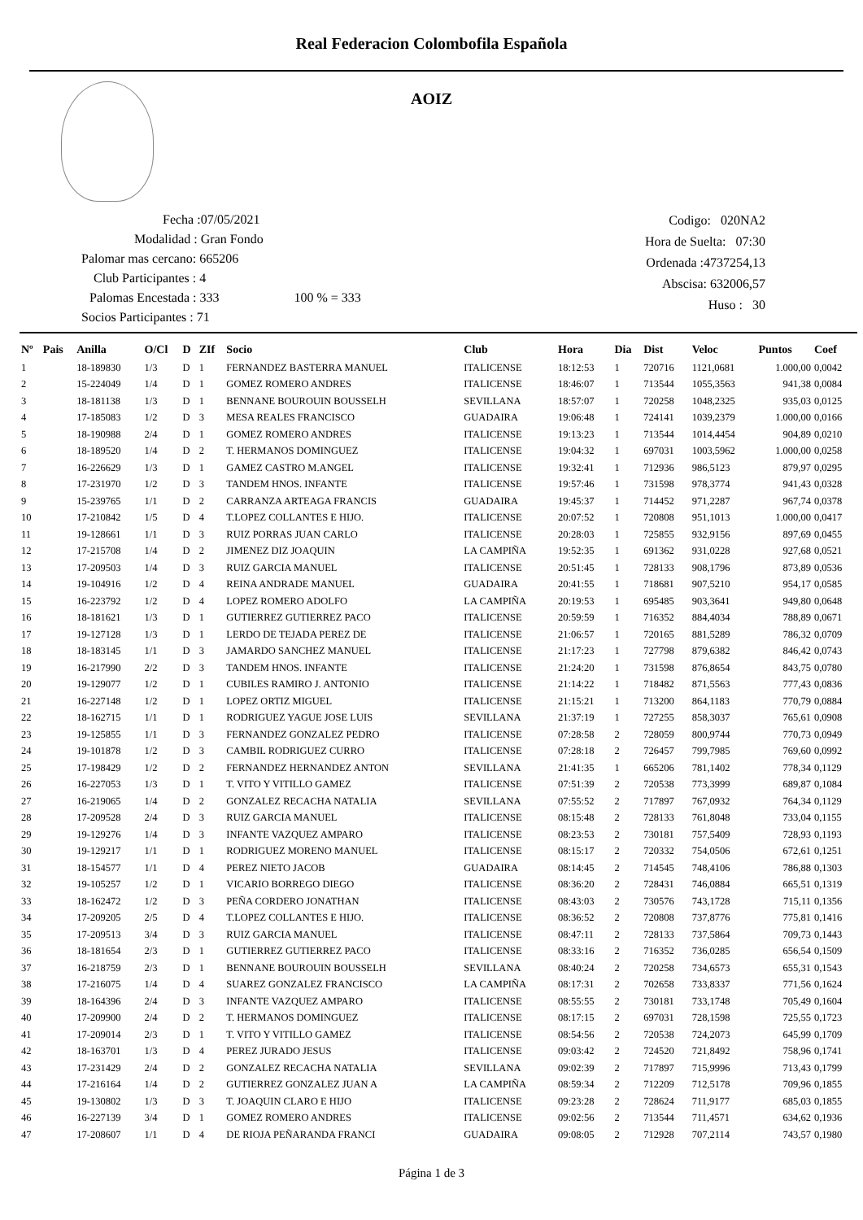Real Federacion Colombofila Española
AOIZ
Fecha :07/05/2021
Modalidad : Gran Fondo
Palomar mas cercano: 665206
Club Participantes : 4
Palomas Encestada : 333 100 % = 333
Socios Participantes : 71
Codigo: 020NA2
Hora de Suelta: 07:30
Ordenada :4737254,13
Abscisa: 632006,57
Huso : 30
| Nº | Pais | Anilla | O/Cl | D | ZIf | Socio | Club | Hora | Dia | Dist | Veloc | Puntos | Coef |
| --- | --- | --- | --- | --- | --- | --- | --- | --- | --- | --- | --- | --- | --- |
| 1 | | 18-189830 | 1/3 | D | 1 | FERNANDEZ BASTERRA MANUEL | ITALICENSE | 18:12:53 | 1 | 720716 | 1121,0681 | 1.000,00 | 0,0042 |
| 2 | | 15-224049 | 1/4 | D | 1 | GOMEZ ROMERO ANDRES | ITALICENSE | 18:46:07 | 1 | 713544 | 1055,3563 | 941,38 | 0,0084 |
| 3 | | 18-181138 | 1/3 | D | 1 | BENNANE BOUROUIN BOUSSELH | SEVILLANA | 18:57:07 | 1 | 720258 | 1048,2325 | 935,03 | 0,0125 |
| 4 | | 17-185083 | 1/2 | D | 3 | MESA REALES FRANCISCO | GUADAIRA | 19:06:48 | 1 | 724141 | 1039,2379 | 1.000,00 | 0,0166 |
| 5 | | 18-190988 | 2/4 | D | 1 | GOMEZ ROMERO ANDRES | ITALICENSE | 19:13:23 | 1 | 713544 | 1014,4454 | 904,89 | 0,0210 |
| 6 | | 18-189520 | 1/4 | D | 2 | T. HERMANOS DOMINGUEZ | ITALICENSE | 19:04:32 | 1 | 697031 | 1003,5962 | 1.000,00 | 0,0258 |
| 7 | | 16-226629 | 1/3 | D | 1 | GAMEZ CASTRO M.ANGEL | ITALICENSE | 19:32:41 | 1 | 712936 | 986,5123 | 879,97 | 0,0295 |
| 8 | | 17-231970 | 1/2 | D | 3 | TANDEM HNOS. INFANTE | ITALICENSE | 19:57:46 | 1 | 731598 | 978,3774 | 941,43 | 0,0328 |
| 9 | | 15-239765 | 1/1 | D | 2 | CARRANZA ARTEAGA FRANCIS | GUADAIRA | 19:45:37 | 1 | 714452 | 971,2287 | 967,74 | 0,0378 |
| 10 | | 17-210842 | 1/5 | D | 4 | T.LOPEZ COLLANTES E HIJO. | ITALICENSE | 20:07:52 | 1 | 720808 | 951,1013 | 1.000,00 | 0,0417 |
| 11 | | 19-128661 | 1/1 | D | 3 | RUIZ PORRAS JUAN CARLO | ITALICENSE | 20:28:03 | 1 | 725855 | 932,9156 | 897,69 | 0,0455 |
| 12 | | 17-215708 | 1/4 | D | 2 | JIMENEZ DIZ JOAQUIN | LA CAMPIÑA | 19:52:35 | 1 | 691362 | 931,0228 | 927,68 | 0,0521 |
| 13 | | 17-209503 | 1/4 | D | 3 | RUIZ GARCIA MANUEL | ITALICENSE | 20:51:45 | 1 | 728133 | 908,1796 | 873,89 | 0,0536 |
| 14 | | 19-104916 | 1/2 | D | 4 | REINA ANDRADE MANUEL | GUADAIRA | 20:41:55 | 1 | 718681 | 907,5210 | 954,17 | 0,0585 |
| 15 | | 16-223792 | 1/2 | D | 4 | LOPEZ ROMERO ADOLFO | LA CAMPIÑA | 20:19:53 | 1 | 695485 | 903,3641 | 949,80 | 0,0648 |
| 16 | | 18-181621 | 1/3 | D | 1 | GUTIERREZ GUTIERREZ PACO | ITALICENSE | 20:59:59 | 1 | 716352 | 884,4034 | 788,89 | 0,0671 |
| 17 | | 19-127128 | 1/3 | D | 1 | LERDO DE TEJADA PEREZ DE | ITALICENSE | 21:06:57 | 1 | 720165 | 881,5289 | 786,32 | 0,0709 |
| 18 | | 18-183145 | 1/1 | D | 3 | JAMARDO SANCHEZ MANUEL | ITALICENSE | 21:17:23 | 1 | 727798 | 879,6382 | 846,42 | 0,0743 |
| 19 | | 16-217990 | 2/2 | D | 3 | TANDEM HNOS. INFANTE | ITALICENSE | 21:24:20 | 1 | 731598 | 876,8654 | 843,75 | 0,0780 |
| 20 | | 19-129077 | 1/2 | D | 1 | CUBILES RAMIRO J. ANTONIO | ITALICENSE | 21:14:22 | 1 | 718482 | 871,5563 | 777,43 | 0,0836 |
| 21 | | 16-227148 | 1/2 | D | 1 | LOPEZ ORTIZ MIGUEL | ITALICENSE | 21:15:21 | 1 | 713200 | 864,1183 | 770,79 | 0,0884 |
| 22 | | 18-162715 | 1/1 | D | 1 | RODRIGUEZ YAGUE JOSE LUIS | SEVILLANA | 21:37:19 | 1 | 727255 | 858,3037 | 765,61 | 0,0908 |
| 23 | | 19-125855 | 1/1 | D | 3 | FERNANDEZ GONZALEZ PEDRO | ITALICENSE | 07:28:58 | 2 | 728059 | 800,9744 | 770,73 | 0,0949 |
| 24 | | 19-101878 | 1/2 | D | 3 | CAMBIL RODRIGUEZ CURRO | ITALICENSE | 07:28:18 | 2 | 726457 | 799,7985 | 769,60 | 0,0992 |
| 25 | | 17-198429 | 1/2 | D | 2 | FERNANDEZ HERNANDEZ ANTON | SEVILLANA | 21:41:35 | 1 | 665206 | 781,1402 | 778,34 | 0,1129 |
| 26 | | 16-227053 | 1/3 | D | 1 | T. VITO Y VITILLO GAMEZ | ITALICENSE | 07:51:39 | 2 | 720538 | 773,3999 | 689,87 | 0,1084 |
| 27 | | 16-219065 | 1/4 | D | 2 | GONZALEZ RECACHA NATALIA | SEVILLANA | 07:55:52 | 2 | 717897 | 767,0932 | 764,34 | 0,1129 |
| 28 | | 17-209528 | 2/4 | D | 3 | RUIZ GARCIA MANUEL | ITALICENSE | 08:15:48 | 2 | 728133 | 761,8048 | 733,04 | 0,1155 |
| 29 | | 19-129276 | 1/4 | D | 3 | INFANTE VAZQUEZ AMPARO | ITALICENSE | 08:23:53 | 2 | 730181 | 757,5409 | 728,93 | 0,1193 |
| 30 | | 19-129217 | 1/1 | D | 1 | RODRIGUEZ MORENO MANUEL | ITALICENSE | 08:15:17 | 2 | 720332 | 754,0506 | 672,61 | 0,1251 |
| 31 | | 18-154577 | 1/1 | D | 4 | PEREZ NIETO JACOB | GUADAIRA | 08:14:45 | 2 | 714545 | 748,4106 | 786,88 | 0,1303 |
| 32 | | 19-105257 | 1/2 | D | 1 | VICARIO BORREGO DIEGO | ITALICENSE | 08:36:20 | 2 | 728431 | 746,0884 | 665,51 | 0,1319 |
| 33 | | 18-162472 | 1/2 | D | 3 | PEÑA CORDERO JONATHAN | ITALICENSE | 08:43:03 | 2 | 730576 | 743,1728 | 715,11 | 0,1356 |
| 34 | | 17-209205 | 2/5 | D | 4 | T.LOPEZ COLLANTES E HIJO. | ITALICENSE | 08:36:52 | 2 | 720808 | 737,8776 | 775,81 | 0,1416 |
| 35 | | 17-209513 | 3/4 | D | 3 | RUIZ GARCIA MANUEL | ITALICENSE | 08:47:11 | 2 | 728133 | 737,5864 | 709,73 | 0,1443 |
| 36 | | 18-181654 | 2/3 | D | 1 | GUTIERREZ GUTIERREZ PACO | ITALICENSE | 08:33:16 | 2 | 716352 | 736,0285 | 656,54 | 0,1509 |
| 37 | | 16-218759 | 2/3 | D | 1 | BENNANE BOUROUIN BOUSSELH | SEVILLANA | 08:40:24 | 2 | 720258 | 734,6573 | 655,31 | 0,1543 |
| 38 | | 17-216075 | 1/4 | D | 4 | SUAREZ GONZALEZ FRANCISCO | LA CAMPIÑA | 08:17:31 | 2 | 702658 | 733,8337 | 771,56 | 0,1624 |
| 39 | | 18-164396 | 2/4 | D | 3 | INFANTE VAZQUEZ AMPARO | ITALICENSE | 08:55:55 | 2 | 730181 | 733,1748 | 705,49 | 0,1604 |
| 40 | | 17-209900 | 2/4 | D | 2 | T. HERMANOS DOMINGUEZ | ITALICENSE | 08:17:15 | 2 | 697031 | 728,1598 | 725,55 | 0,1723 |
| 41 | | 17-209014 | 2/3 | D | 1 | T. VITO Y VITILLO GAMEZ | ITALICENSE | 08:54:56 | 2 | 720538 | 724,2073 | 645,99 | 0,1709 |
| 42 | | 18-163701 | 1/3 | D | 4 | PEREZ JURADO JESUS | ITALICENSE | 09:03:42 | 2 | 724520 | 721,8492 | 758,96 | 0,1741 |
| 43 | | 17-231429 | 2/4 | D | 2 | GONZALEZ RECACHA NATALIA | SEVILLANA | 09:02:39 | 2 | 717897 | 715,9996 | 713,43 | 0,1799 |
| 44 | | 17-216164 | 1/4 | D | 2 | GUTIERREZ GONZALEZ JUAN A | LA CAMPIÑA | 08:59:34 | 2 | 712209 | 712,5178 | 709,96 | 0,1855 |
| 45 | | 19-130802 | 1/3 | D | 3 | T. JOAQUIN CLARO E HIJO | ITALICENSE | 09:23:28 | 2 | 728624 | 711,9177 | 685,03 | 0,1855 |
| 46 | | 16-227139 | 3/4 | D | 1 | GOMEZ ROMERO ANDRES | ITALICENSE | 09:02:56 | 2 | 713544 | 711,4571 | 634,62 | 0,1936 |
| 47 | | 17-208607 | 1/1 | D | 4 | DE RIOJA PEÑARANDA FRANCI | GUADAIRA | 09:08:05 | 2 | 712928 | 707,2114 | 743,57 | 0,1980 |
Página 1 de 3